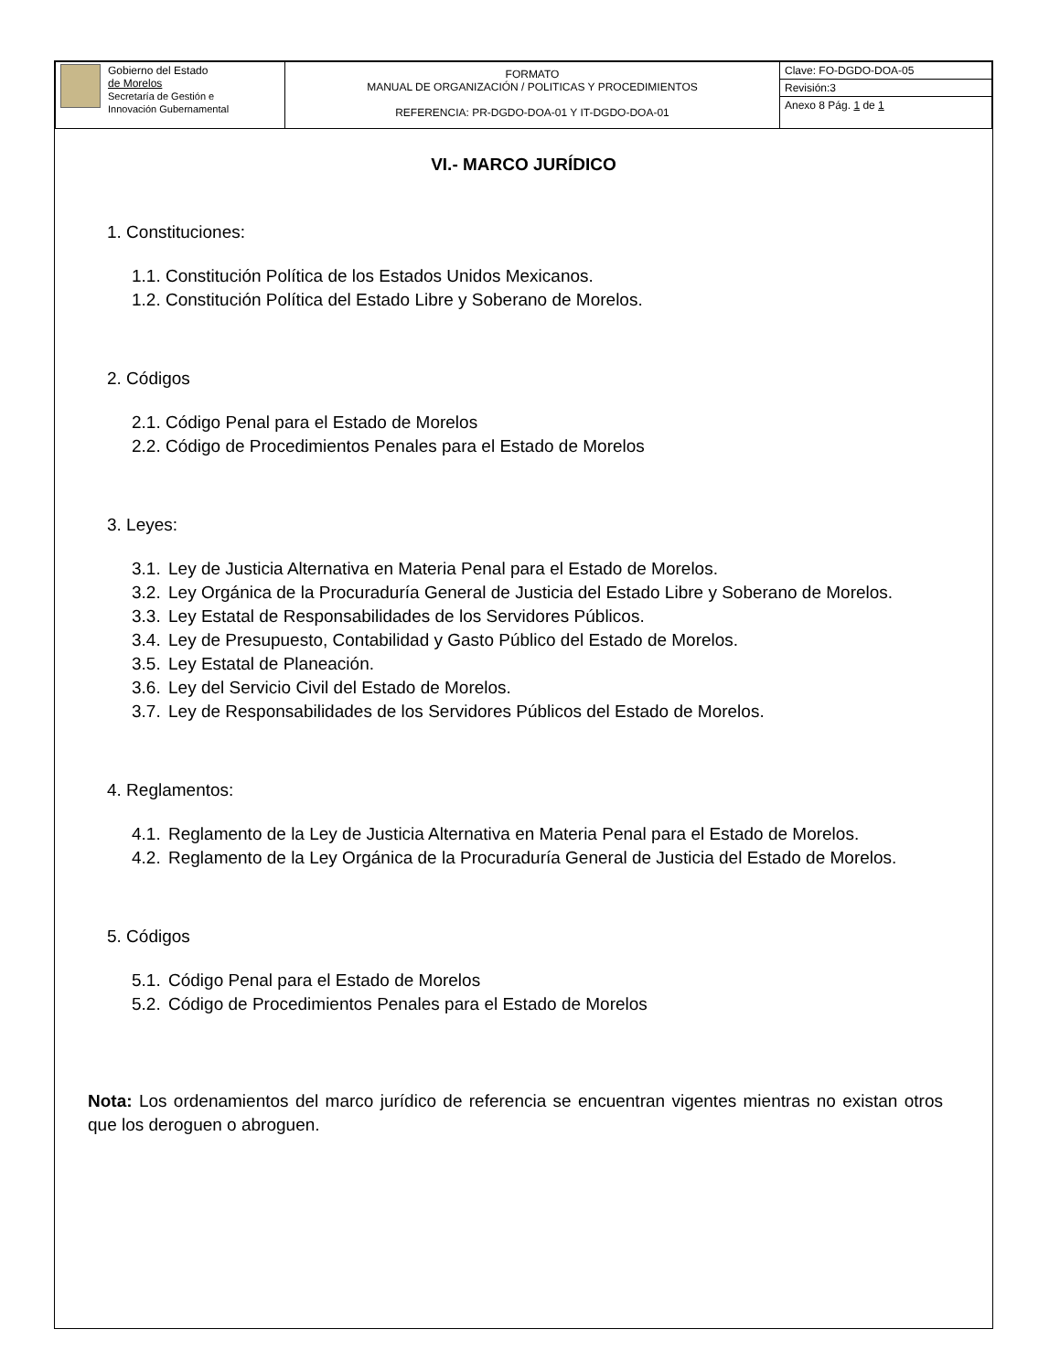| Gobierno del Estado de Morelos Secretaría de Gestión e Innovación Gubernamental | FORMATO MANUAL DE ORGANIZACIÓN / POLITICAS Y PROCEDIMIENTOS REFERENCIA: PR-DGDO-DOA-01 Y IT-DGDO-DOA-01 | Clave: FO-DGDO-DOA-05 |
| | | Revisión:3 |
| | | Anexo 8 Pág. 1 de 1 |
VI.- MARCO JURÍDICO
1. Constituciones:
1.1. Constitución Política de los Estados Unidos Mexicanos.
1.2. Constitución Política del Estado Libre y Soberano de Morelos.
2. Códigos
2.1. Código Penal para el Estado de Morelos
2.2. Código de Procedimientos Penales para el Estado de Morelos
3. Leyes:
3.1. Ley de Justicia Alternativa en Materia Penal para el Estado de Morelos.
3.2. Ley Orgánica de la Procuraduría General de Justicia del Estado Libre y Soberano de Morelos.
3.3. Ley Estatal de Responsabilidades de los Servidores Públicos.
3.4. Ley de Presupuesto, Contabilidad y Gasto Público del Estado de Morelos.
3.5. Ley Estatal de Planeación.
3.6. Ley del Servicio Civil del Estado de Morelos.
3.7. Ley de Responsabilidades de los Servidores Públicos del Estado de Morelos.
4. Reglamentos:
4.1. Reglamento de la Ley de Justicia Alternativa en Materia Penal para el Estado de Morelos.
4.2. Reglamento de la Ley Orgánica de la Procuraduría General de Justicia del Estado de Morelos.
5. Códigos
5.1. Código Penal para el Estado de Morelos
5.2. Código de Procedimientos Penales para el Estado de Morelos
Nota: Los ordenamientos del marco jurídico de referencia se encuentran vigentes mientras no existan otros que los deroguen o abroguen.